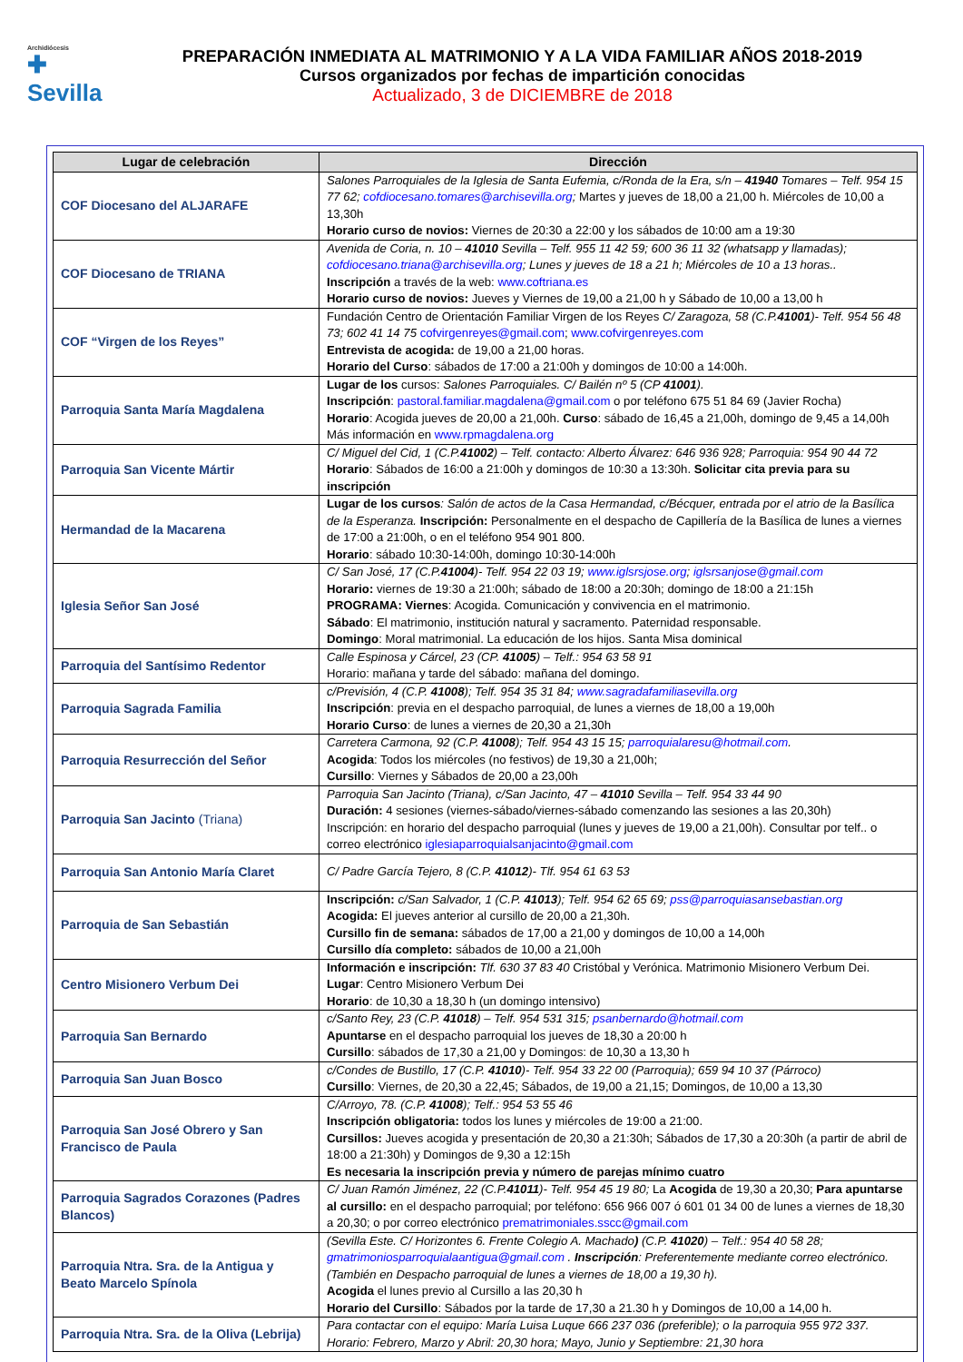Archidiócesis
✚
Sevilla
PREPARACIÓN INMEDIATA AL MATRIMONIO Y A LA VIDA FAMILIAR AÑOS 2018-2019
Cursos organizados por fechas de impartición conocidas
Actualizado, 3 de DICIEMBRE de 2018
| Lugar de celebración | Dirección |
| --- | --- |
| COF Diocesano del ALJARAFE | Salones Parroquiales de la Iglesia de Santa Eufemia, c/Ronda de la Era, s/n – 41940 Tomares – Telf. 954 15 77 62; cofdiocesano.tomares@archisevilla.org ; Martes y jueves de 18,00 a 21,00 h. Miércoles de 10,00 a 13,30h Horario curso de novios: Viernes de 20:30 a 22:00 y los sábados de 10:00 am a 19:30 |
| COF Diocesano de TRIANA | Avenida de Coria, n. 10 – 41010 Sevilla – Telf. 955 11 42 59; 600 36 11 32 (whatsapp y llamadas); cofdiocesano.triana@archisevilla.org ; Lunes y jueves de 18 a 21 h; Miércoles de 10 a 13 horas.. Inscripción a través de la web: www.coftriana.es Horario curso de novios: Jueves y Viernes de 19,00 a 21,00 h y Sábado de 10,00 a 13,00 h |
| COF “Virgen de los Reyes” | Fundación Centro de Orientación Familiar Virgen de los Reyes C/ Zaragoza, 58 (C.P. 41001 )- Telf. 954 56 48 73; 602 41 14 75 cofvirgenreyes@gmail.com ; www.cofvirgenreyes.com Entrevista de acogida: de 19,00 a 21,00 horas. Horario del Curso : sábados de 17:00 a 21:00h y domingos de 10:00 a 14:00h. |
| Parroquia Santa María Magdalena | Lugar de los cursos: Salones Parroquiales. C/ Bailén nº 5 (CP 41001 ). Inscripción : pastoral.familiar.magdalena@gmail.com o por teléfono 675 51 84 69 (Javier Rocha) Horario : Acogida jueves de 20,00 a 21,00h. Curso : sábado de 16,45 a 21,00h, domingo de 9,45 a 14,00h Más información en www.rpmagdalena.org |
| Parroquia San Vicente Mártir | C/ Miguel del Cid, 1 (C.P. 41002 ) – Telf. contacto: Alberto Álvarez: 646 936 928; Parroquia: 954 90 44 72 Horario : Sábados de 16:00 a 21:00h y domingos de 10:30 a 13:30h. Solicitar cita previa para su inscripción |
| Hermandad de la Macarena | Lugar de los cursos : Salón de actos de la Casa Hermandad, c/Bécquer, entrada por el atrio de la Basílica de la Esperanza. Inscripción: Personalmente en el despacho de Capillería de la Basílica de lunes a viernes de 17:00 a 21:00h, o en el teléfono 954 901 800. Horario : sábado 10:30-14:00h, domingo 10:30-14:00h |
| Iglesia Señor San José | C/ San José, 17 (C.P. 41004 )- Telf. 954 22 03 19; www.iglsrsjose.org ; iglsrsanjose@gmail.com Horario: viernes de 19:30 a 21:00h; sábado de 18:00 a 20:30h; domingo de 18:00 a 21:15h PROGRAMA: Viernes : Acogida. Comunicación y convivencia en el matrimonio. Sábado : El matrimonio, institución natural y sacramento. Paternidad responsable. Domingo : Moral matrimonial. La educación de los hijos. Santa Misa dominical |
| Parroquia del Santísimo Redentor | Calle Espinosa y Cárcel, 23 (CP. 41005 ) – Telf.: 954 63 58 91 Horario: mañana y tarde del sábado: mañana del domingo. |
| Parroquia Sagrada Familia | c/Previsión, 4 (C.P. 41008 ); Telf. 954 35 31 84; www.sagradafamiliasevilla.org Inscripción : previa en el despacho parroquial, de lunes a viernes de 18,00 a 19,00h Horario Curso : de lunes a viernes de 20,30 a 21,30h |
| Parroquia Resurrección del Señor | Carretera Carmona, 92 (C.P. 41008 ); Telf. 954 43 15 15; parroquialaresu@hotmail.com . Acogida : Todos los miércoles (no festivos) de 19,30 a 21,00h; Cursillo : Viernes y Sábados de 20,00 a 23,00h |
| Parroquia San Jacinto (Triana) | Parroquia San Jacinto (Triana), c/San Jacinto, 47 – 41010 Sevilla – Telf. 954 33 44 90 Duración: 4 sesiones (viernes-sábado/viernes-sábado comenzando las sesiones a las 20,30h) Inscripción: en horario del despacho parroquial (lunes y jueves de 19,00 a 21,00h). Consultar por telf.. o correo electrónico iglesiaparroquialsanjacinto@gmail.com |
| Parroquia San Antonio María Claret | C/ Padre García Tejero, 8 (C.P. 41012 )- Tlf. 954 61 63 53 |
| Parroquia de San Sebastián | Inscripción: c/San Salvador, 1 (C.P. 41013 ); Telf. 954 62 65 69; pss@parroquiasansebastian.org Acogida: El jueves anterior al cursillo de 20,00 a 21,30h. Cursillo fin de semana: sábados de 17,00 a 21,00 y domingos de 10,00 a 14,00h Cursillo día completo: sábados de 10,00 a 21,00h |
| Centro Misionero Verbum Dei | Información e inscripción: Tlf. 630 37 83 40 Cristóbal y Verónica. Matrimonio Misionero Verbum Dei. Lugar : Centro Misionero Verbum Dei Horario : de 10,30 a 18,30 h (un domingo intensivo) |
| Parroquia San Bernardo | c/Santo Rey, 23 (C.P. 41018 ) – Telf. 954 531 315; psanbernardo@hotmail.com Apuntarse en el despacho parroquial los jueves de 18,30 a 20:00 h Cursillo : sábados de 17,30 a 21,00 y Domingos: de 10,30 a 13,30 h |
| Parroquia San Juan Bosco | c/Condes de Bustillo, 17 (C.P. 41010 )- Telf. 954 33 22 00 (Parroquia); 659 94 10 37 (Párroco) Cursillo : Viernes, de 20,30 a 22,45; Sábados, de 19,00 a 21,15; Domingos, de 10,00 a 13,30 |
| Parroquia San José Obrero y San Francisco de Paula | C/Arroyo, 78. (C.P. 41008 ); Telf.: 954 53 55 46 Inscripción obligatoria: todos los lunes y miércoles de 19:00 a 21:00. Cursillos: Jueves acogida y presentación de 20,30 a 21:30h; Sábados de 17,30 a 20:30h (a partir de abril de 18:00 a 21:30h) y Domingos de 9,30 a 12:15h Es necesaria la inscripción previa y número de parejas mínimo cuatro |
| Parroquia Sagrados Corazones (Padres Blancos) | C/ Juan Ramón Jiménez, 22 (C.P. 41011 )- Telf. 954 45 19 80; La Acogida de 19,30 a 20,30; Para apuntarse al cursillo: en el despacho parroquial; por teléfono: 656 966 007 ó 601 01 34 00 de lunes a viernes de 18,30 a 20,30; o por correo electrónico prematrimoniales.sscc@gmail.com |
| Parroquia Ntra. Sra. de la Antigua y Beato Marcelo Spínola | (Sevilla Este. C/ Horizontes 6. Frente Colegio A. Machado ) (C.P. 41020 ) – Telf.: 954 40 58 28; gmatrimoniosparroquialaantigua@gmail.com . Inscripción : Preferentemente mediante correo electrónico. (También en Despacho parroquial de lunes a viernes de 18,00 a 19,30 h). Acogida el lunes previo al Cursillo a las 20,30 h Horario del Cursillo : Sábados por la tarde de 17,30 a 21.30 h y Domingos de 10,00 a 14,00 h. |
| Parroquia Ntra. Sra. de la Oliva (Lebrija) | Para contactar con el equipo: María Luisa Luque 666 237 036 (preferible); o la parroquia 955 972 337. Horario: Febrero, Marzo y Abril: 20,30 hora; Mayo, Junio y Septiembre: 21,30 hora |